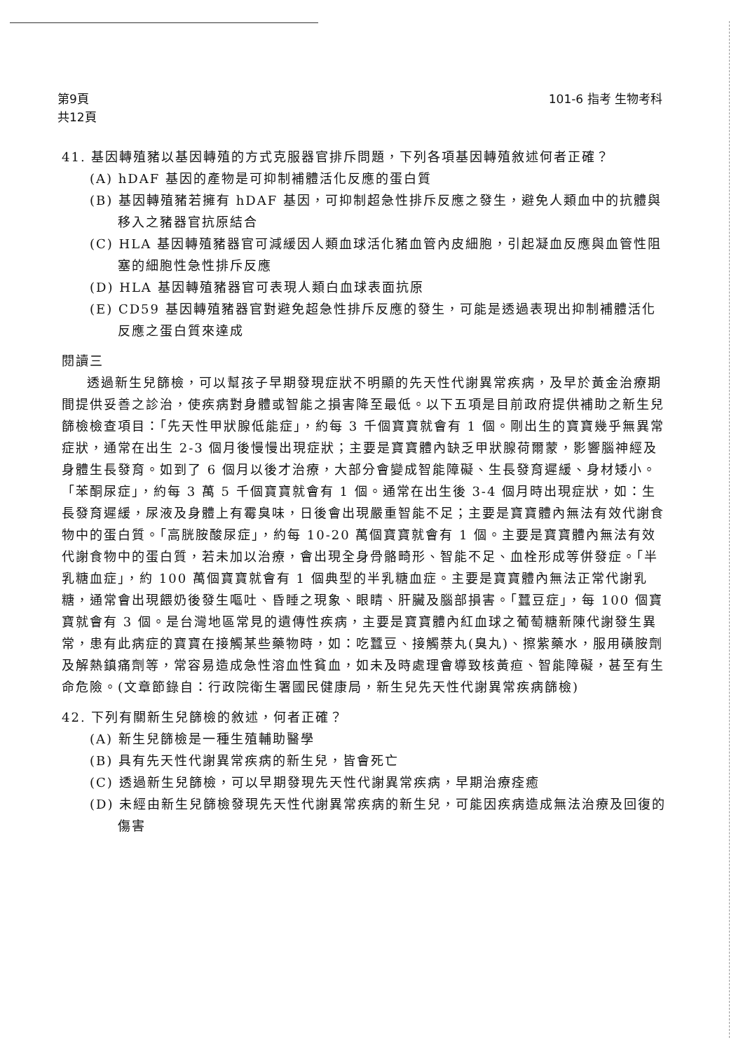第9頁
共12頁
101-6 指考 生物考科
41. 基因轉殖豬以基因轉殖的方式克服器官排斥問題，下列各項基因轉殖敘述何者正確？
(A) hDAF 基因的產物是可抑制補體活化反應的蛋白質
(B) 基因轉殖豬若擁有 hDAF 基因，可抑制超急性排斥反應之發生，避免人類血中的抗體與移入之豬器官抗原結合
(C) HLA 基因轉殖豬器官可減緩因人類血球活化豬血管內皮細胞，引起凝血反應與血管性阻塞的細胞性急性排斥反應
(D) HLA 基因轉殖豬器官可表現人類白血球表面抗原
(E) CD59 基因轉殖豬器官對避免超急性排斥反應的發生，可能是透過表現出抑制補體活化反應之蛋白質來達成
閱讀三
透過新生兒篩檢，可以幫孩子早期發現症狀不明顯的先天性代謝異常疾病，及早於黃金治療期間提供妥善之診治，使疾病對身體或智能之損害降至最低。以下五項是目前政府提供補助之新生兒篩檢檢查項目：「先天性甲狀腺低能症」，約每 3 千個寶寶就會有 1 個。剛出生的寶寶幾乎無異常症狀，通常在出生 2-3 個月後慢慢出現症狀；主要是寶寶體內缺乏甲狀腺荷爾蒙，影響腦神經及身體生長發育。如到了 6 個月以後才治療，大部分會變成智能障礙、生長發育遲緩、身材矮小。「苯酮尿症」，約每 3 萬 5 千個寶寶就會有 1 個。通常在出生後 3-4 個月時出現症狀，如：生長發育遲緩，尿液及身體上有霉臭味，日後會出現嚴重智能不足；主要是寶寶體內無法有效代謝食物中的蛋白質。「高胱胺酸尿症」，約每 10-20 萬個寶寶就會有 1 個。主要是寶寶體內無法有效代謝食物中的蛋白質，若未加以治療，會出現全身骨骼畸形、智能不足、血栓形成等併發症。「半乳糖血症」，約 100 萬個寶寶就會有 1 個典型的半乳糖血症。主要是寶寶體內無法正常代謝乳糖，通常會出現餵奶後發生嘔吐、昏睡之現象、眼睛、肝臟及腦部損害。「蠶豆症」，每 100 個寶寶就會有 3 個。是台灣地區常見的遺傳性疾病，主要是寶寶體內紅血球之葡萄糖新陳代謝發生異常，患有此病症的寶寶在接觸某些藥物時，如：吃蠶豆、接觸萘丸(臭丸)、擦紫藥水，服用磺胺劑及解熱鎮痛劑等，常容易造成急性溶血性貧血，如未及時處理會導致核黃疸、智能障礙，甚至有生命危險。(文章節錄自：行政院衛生署國民健康局，新生兒先天性代謝異常疾病篩檢)
42. 下列有關新生兒篩檢的敘述，何者正確？
(A) 新生兒篩檢是一種生殖輔助醫學
(B) 具有先天性代謝異常疾病的新生兒，皆會死亡
(C) 透過新生兒篩檢，可以早期發現先天性代謝異常疾病，早期治療痊癒
(D) 未經由新生兒篩檢發現先天性代謝異常疾病的新生兒，可能因疾病造成無法治療及回復的傷害